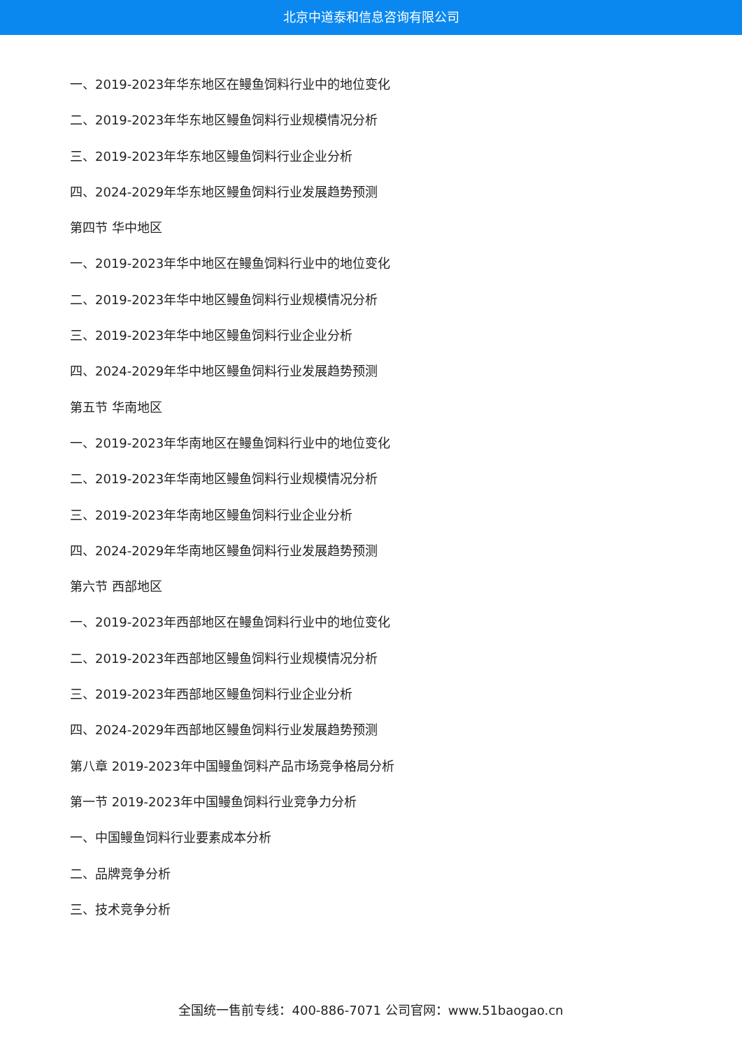北京中道泰和信息咨询有限公司
一、2019-2023年华东地区在鳗鱼饲料行业中的地位变化
二、2019-2023年华东地区鳗鱼饲料行业规模情况分析
三、2019-2023年华东地区鳗鱼饲料行业企业分析
四、2024-2029年华东地区鳗鱼饲料行业发展趋势预测
第四节 华中地区
一、2019-2023年华中地区在鳗鱼饲料行业中的地位变化
二、2019-2023年华中地区鳗鱼饲料行业规模情况分析
三、2019-2023年华中地区鳗鱼饲料行业企业分析
四、2024-2029年华中地区鳗鱼饲料行业发展趋势预测
第五节 华南地区
一、2019-2023年华南地区在鳗鱼饲料行业中的地位变化
二、2019-2023年华南地区鳗鱼饲料行业规模情况分析
三、2019-2023年华南地区鳗鱼饲料行业企业分析
四、2024-2029年华南地区鳗鱼饲料行业发展趋势预测
第六节 西部地区
一、2019-2023年西部地区在鳗鱼饲料行业中的地位变化
二、2019-2023年西部地区鳗鱼饲料行业规模情况分析
三、2019-2023年西部地区鳗鱼饲料行业企业分析
四、2024-2029年西部地区鳗鱼饲料行业发展趋势预测
第八章 2019-2023年中国鳗鱼饲料产品市场竞争格局分析
第一节 2019-2023年中国鳗鱼饲料行业竞争力分析
一、中国鳗鱼饲料行业要素成本分析
二、品牌竞争分析
三、技术竞争分析
全国统一售前专线：400-886-7071 公司官网：www.51baogao.cn